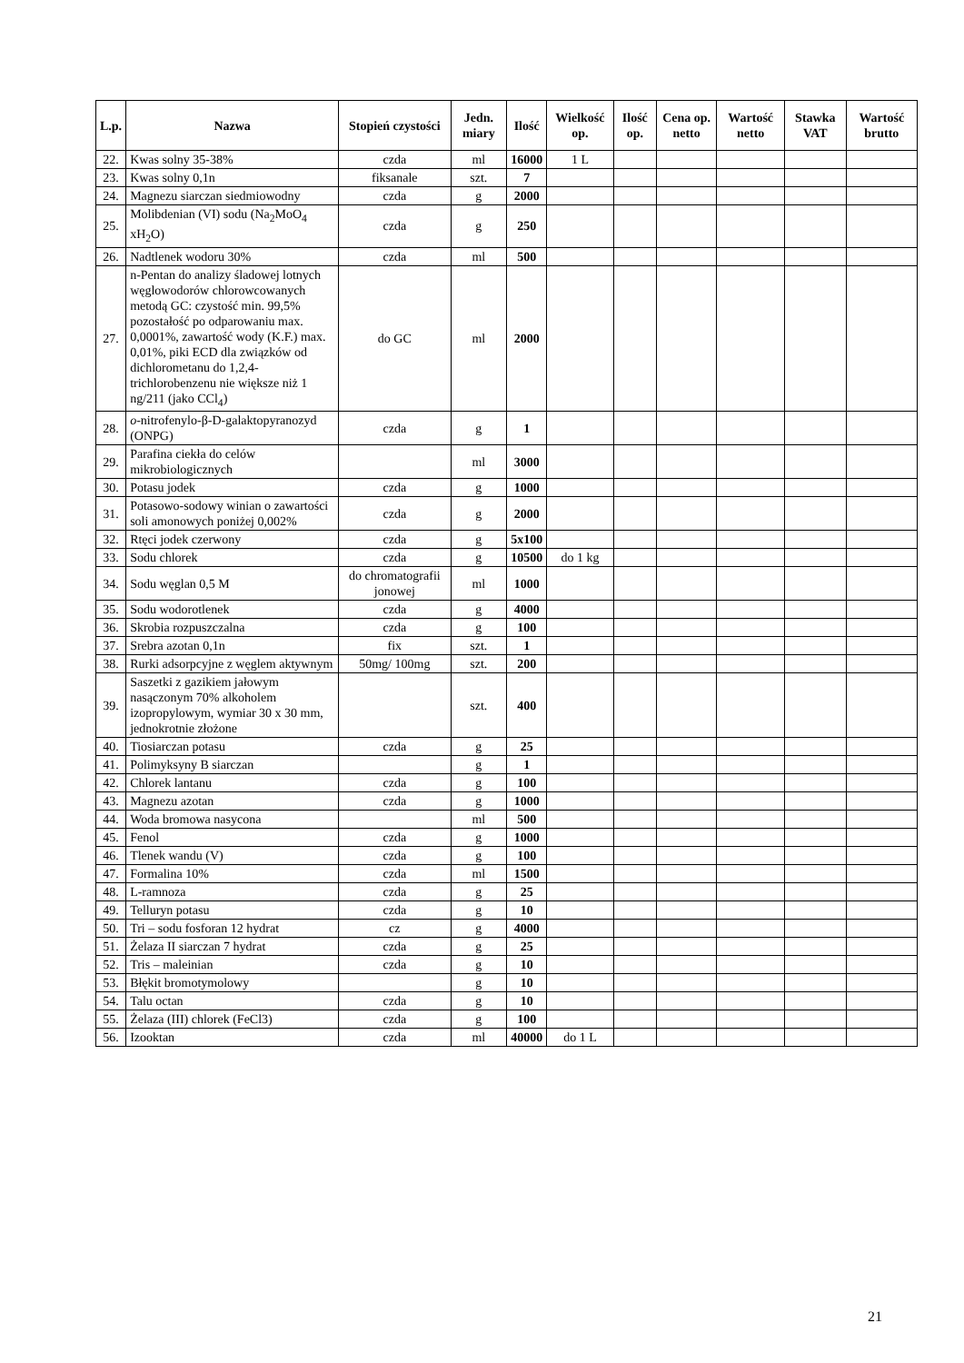| L.p. | Nazwa | Stopień czystości | Jedn. miary | Ilość | Wielkość op. | Ilość op. | Cena op. netto | Wartość netto | Stawka VAT | Wartość brutto |
| --- | --- | --- | --- | --- | --- | --- | --- | --- | --- | --- |
| 22. | Kwas solny 35-38% | czda | ml | 16000 | 1 L | | | | | |
| 23. | Kwas solny 0,1n | fiksanale | szt. | 7 | | | | | | |
| 24. | Magnezu siarczan siedmiowodny | czda | g | 2000 | | | | | | |
| 25. | Molibdenian (VI) sodu (Na<sub>2</sub>MoO<sub>4</sub> xH<sub>2</sub>O) | czda | g | 250 | | | | | | |
| 26. | Nadtlenek wodoru 30% | czda | ml | 500 | | | | | | |
| 27. | n-Pentan do analizy śladowej lotnych węglowodorów chlorowcowanych metodą GC: czystość min. 99,5% pozostałość po odparowaniu max. 0,0001%, zawartość wody (K.F.) max. 0,01%, piki ECD dla związków od dichlorometanu do 1,2,4-trichlorobenzenu nie większe niż 1 ng/211 (jako CCl<sub>4</sub>) | do GC | ml | 2000 | | | | | | |
| 28. | o -nitrofenylo-β-D-galaktopyranozyd (ONPG) | czda | g | 1 | | | | | | |
| 29. | Parafina ciekła do celów mikrobiologicznych | | ml | 3000 | | | | | | |
| 30. | Potasu jodek | czda | g | 1000 | | | | | | |
| 31. | Potasowo-sodowy winian o zawartości soli amonowych poniżej 0,002% | czda | g | 2000 | | | | | | |
| 32. | Rtęci jodek czerwony | czda | g | 5x100 | | | | | | |
| 33. | Sodu chlorek | czda | g | 10500 | do 1 kg | | | | | |
| 34. | Sodu węglan 0,5 M | do chromatografii jonowej | ml | 1000 | | | | | | |
| 35. | Sodu wodorotlenek | czda | g | 4000 | | | | | | |
| 36. | Skrobia rozpuszczalna | czda | g | 100 | | | | | | |
| 37. | Srebra azotan 0,1n | fix | szt. | 1 | | | | | | |
| 38. | Rurki adsorpcyjne z węglem aktywnym | 50mg/ 100mg | szt. | 200 | | | | | | |
| 39. | Saszetki z gazikiem jałowym nasączonym 70% alkoholem izopropylowym, wymiar 30 x 30 mm, jednokrotnie złożone | | szt. | 400 | | | | | | |
| 40. | Tiosiarczan potasu | czda | g | 25 | | | | | | |
| 41. | Polimyksyny B siarczan | | g | 1 | | | | | | |
| 42. | Chlorek lantanu | czda | g | 100 | | | | | | |
| 43. | Magnezu azotan | czda | g | 1000 | | | | | | |
| 44. | Woda bromowa nasycona | | ml | 500 | | | | | | |
| 45. | Fenol | czda | g | 1000 | | | | | | |
| 46. | Tlenek wandu (V) | czda | g | 100 | | | | | | |
| 47. | Formalina 10% | czda | ml | 1500 | | | | | | |
| 48. | L-ramnoza | czda | g | 25 | | | | | | |
| 49. | Telluryn potasu | czda | g | 10 | | | | | | |
| 50. | Tri – sodu fosforan 12 hydrat | cz | g | 4000 | | | | | | |
| 51. | Żelaza II siarczan 7 hydrat | czda | g | 25 | | | | | | |
| 52. | Tris – maleinian | czda | g | 10 | | | | | | |
| 53. | Błękit bromotymolowy | | g | 10 | | | | | | |
| 54. | Talu octan | czda | g | 10 | | | | | | |
| 55. | Żelaza (III) chlorek (FeCl3) | czda | g | 100 | | | | | | |
| 56. | Izooktan | czda | ml | 40000 | do 1 L | | | | | |
21